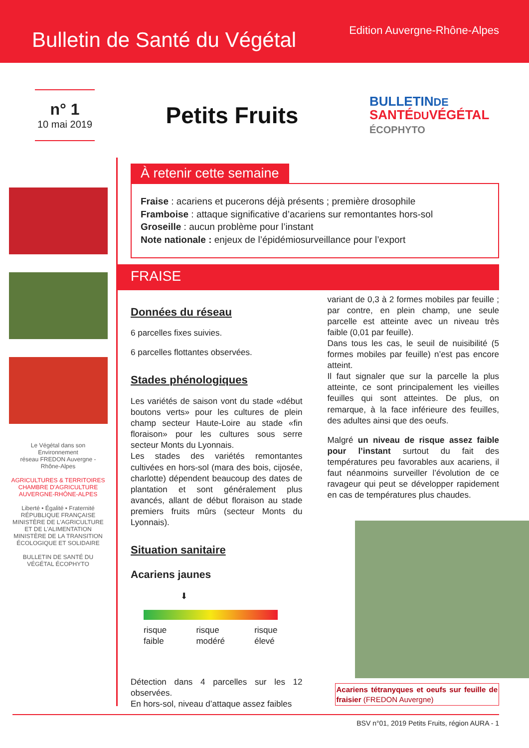Bulletin de Santé du Végétal
Edition Auvergne-Rhône-Alpes
n° 1
10 mai 2019
Petits Fruits
BULLETINDE
SANTÉDUVÉGÉTAL
ÉCOPHYTO
Le Végétal dans son Environnement
réseau FREDON Auvergne - Rhône-Alpes
AGRICULTURES & TERRITOIRES
CHAMBRE D'AGRICULTURE AUVERGNE-RHÔNE-ALPES
Liberté • Égalité • Fraternité RÉPUBLIQUE FRANÇAISE
MINISTÈRE DE L'AGRICULTURE ET DE L'ALIMENTATION
MINISTÈRE DE LA TRANSITION ÉCOLOGIQUE ET SOLIDAIRE
BULLETIN DE SANTÉ DU VÉGÉTAL ÉCOPHYTO
À retenir cette semaine
Fraise : acariens et pucerons déjà présents ; première drosophile
Framboise : attaque significative d’acariens sur remontantes hors-sol
Groseille : aucun problème pour l’instant
Note nationale : enjeux de l’épidémiosurveillance pour l’export
FRAISE
Données du réseau
6 parcelles fixes suivies.
6 parcelles flottantes observées.
Stades phénologiques
Les variétés de saison vont du stade «début boutons verts» pour les cultures de plein champ secteur Haute-Loire au stade «fin floraison» pour les cultures sous serre secteur Monts du Lyonnais.
Les stades des variétés remontantes cultivées en hors-sol (mara des bois, cijosée, charlotte) dépendent beaucoup des dates de plantation et sont généralement plus avancés, allant de début floraison au stade premiers fruits mûrs (secteur Monts du Lyonnais).
Situation sanitaire
Acariens jaunes
⬇
risque
faible risque
modéré risque
élevé
Détection dans 4 parcelles sur les 12 observées.
En hors-sol, niveau d’attaque assez faibles
variant de 0,3 à 2 formes mobiles par feuille ; par contre, en plein champ, une seule parcelle est atteinte avec un niveau très faible (0,01 par feuille).
Dans tous les cas, le seuil de nuisibilité (5 formes mobiles par feuille) n’est pas encore atteint.
Il faut signaler que sur la parcelle la plus atteinte, ce sont principalement les vieilles feuilles qui sont atteintes. De plus, on remarque, à la face inférieure des feuilles, des adultes ainsi que des oeufs.
Malgré un niveau de risque assez faible pour l’instant surtout du fait des températures peu favorables aux acariens, il faut néanmoins surveiller l’évolution de ce ravageur qui peut se développer rapidement en cas de températures plus chaudes.
Acariens tétranyques et oeufs sur feuille de fraisier (FREDON Auvergne)
BSV n°01, 2019 Petits Fruits, région AURA - 1